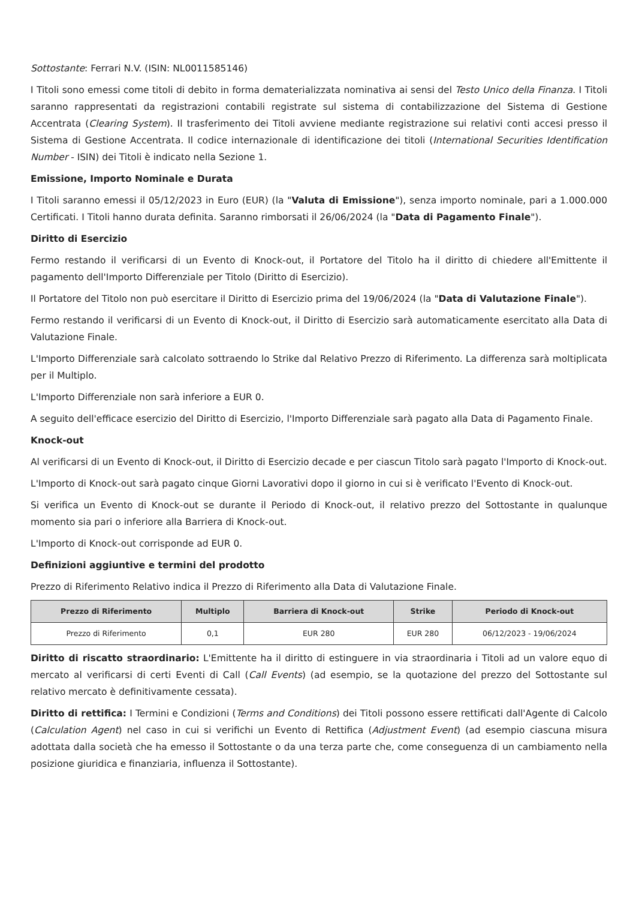Sottostante: Ferrari N.V. (ISIN: NL0011585146)
I Titoli sono emessi come titoli di debito in forma dematerializzata nominativa ai sensi del Testo Unico della Finanza. I Titoli saranno rappresentati da registrazioni contabili registrate sul sistema di contabilizzazione del Sistema di Gestione Accentrata (Clearing System). Il trasferimento dei Titoli avviene mediante registrazione sui relativi conti accesi presso il Sistema di Gestione Accentrata. Il codice internazionale di identificazione dei titoli (International Securities Identification Number - ISIN) dei Titoli è indicato nella Sezione 1.
Emissione, Importo Nominale e Durata
I Titoli saranno emessi il 05/12/2023 in Euro (EUR) (la "Valuta di Emissione"), senza importo nominale, pari a 1.000.000 Certificati. I Titoli hanno durata definita. Saranno rimborsati il 26/06/2024 (la "Data di Pagamento Finale").
Diritto di Esercizio
Fermo restando il verificarsi di un Evento di Knock-out, il Portatore del Titolo ha il diritto di chiedere all'Emittente il pagamento dell'Importo Differenziale per Titolo (Diritto di Esercizio).
Il Portatore del Titolo non può esercitare il Diritto di Esercizio prima del 19/06/2024 (la "Data di Valutazione Finale").
Fermo restando il verificarsi di un Evento di Knock-out, il Diritto di Esercizio sarà automaticamente esercitato alla Data di Valutazione Finale.
L'Importo Differenziale sarà calcolato sottraendo lo Strike dal Relativo Prezzo di Riferimento. La differenza sarà moltiplicata per il Multiplo.
L'Importo Differenziale non sarà inferiore a EUR 0.
A seguito dell'efficace esercizio del Diritto di Esercizio, l'Importo Differenziale sarà pagato alla Data di Pagamento Finale.
Knock-out
Al verificarsi di un Evento di Knock-out, il Diritto di Esercizio decade e per ciascun Titolo sarà pagato l'Importo di Knock-out.
L'Importo di Knock-out sarà pagato cinque Giorni Lavorativi dopo il giorno in cui si è verificato l'Evento di Knock-out.
Si verifica un Evento di Knock-out se durante il Periodo di Knock-out, il relativo prezzo del Sottostante in qualunque momento sia pari o inferiore alla Barriera di Knock-out.
L'Importo di Knock-out corrisponde ad EUR 0.
Definizioni aggiuntive e termini del prodotto
Prezzo di Riferimento Relativo indica il Prezzo di Riferimento alla Data di Valutazione Finale.
| Prezzo di Riferimento | Multiplo | Barriera di Knock-out | Strike | Periodo di Knock-out |
| --- | --- | --- | --- | --- |
| Prezzo di Riferimento | 0,1 | EUR 280 | EUR 280 | 06/12/2023 - 19/06/2024 |
Diritto di riscatto straordinario: L'Emittente ha il diritto di estinguere in via straordinaria i Titoli ad un valore equo di mercato al verificarsi di certi Eventi di Call (Call Events) (ad esempio, se la quotazione del prezzo del Sottostante sul relativo mercato è definitivamente cessata).
Diritto di rettifica: I Termini e Condizioni (Terms and Conditions) dei Titoli possono essere rettificati dall'Agente di Calcolo (Calculation Agent) nel caso in cui si verifichi un Evento di Rettifica (Adjustment Event) (ad esempio ciascuna misura adottata dalla società che ha emesso il Sottostante o da una terza parte che, come conseguenza di un cambiamento nella posizione giuridica e finanziaria, influenza il Sottostante).